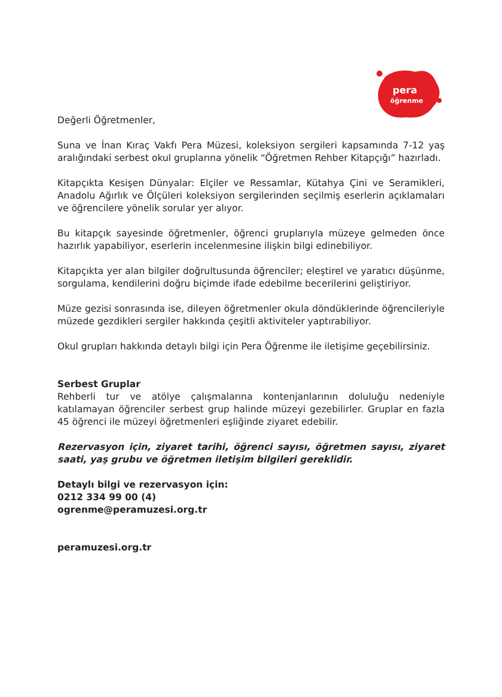pera
öğrenme
Değerli Öğretmenler,
Suna ve İnan Kıraç Vakfı Pera Müzesi, koleksiyon sergileri kapsamında 7-12 yaş aralığındaki serbest okul gruplarına yönelik “Öğretmen Rehber Kitapçığı” hazırladı.
Kitapçıkta Kesişen Dünyalar: Elçiler ve Ressamlar, Kütahya Çini ve Seramikleri, Anadolu Ağırlık ve Ölçüleri koleksiyon sergilerinden seçilmiş eserlerin açıklamaları ve öğrencilere yönelik sorular yer alıyor.
Bu kitapçık sayesinde öğretmenler, öğrenci gruplarıyla müzeye gelmeden önce hazırlık yapabiliyor, eserlerin incelenmesine ilişkin bilgi edinebiliyor.
Kitapçıkta yer alan bilgiler doğrultusunda öğrenciler; eleştirel ve yaratıcı düşünme, sorgulama, kendilerini doğru biçimde ifade edebilme becerilerini geliştiriyor.
Müze gezisi sonrasında ise, dileyen öğretmenler okula döndüklerinde öğrencileriyle müzede gezdikleri sergiler hakkında çeşitli aktiviteler yaptırabiliyor.
Okul grupları hakkında detaylı bilgi için Pera Öğrenme ile iletişime geçebilirsiniz.
Serbest Gruplar
Rehberli tur ve atölye çalışmalarına kontenjanlarının doluluğu nedeniyle katılamayan öğrenciler serbest grup halinde müzeyi gezebilirler. Gruplar en fazla 45 öğrenci ile müzeyi öğretmenleri eşliğinde ziyaret edebilir.
Rezervasyon için, ziyaret tarihi, öğrenci sayısı, öğretmen sayısı, ziyaret saati, yaş grubu ve öğretmen iletişim bilgileri gereklidir.
Detaylı bilgi ve rezervasyon için:
0212 334 99 00 (4)
ogrenme@peramuzesi.org.tr
peramuzesi.org.tr